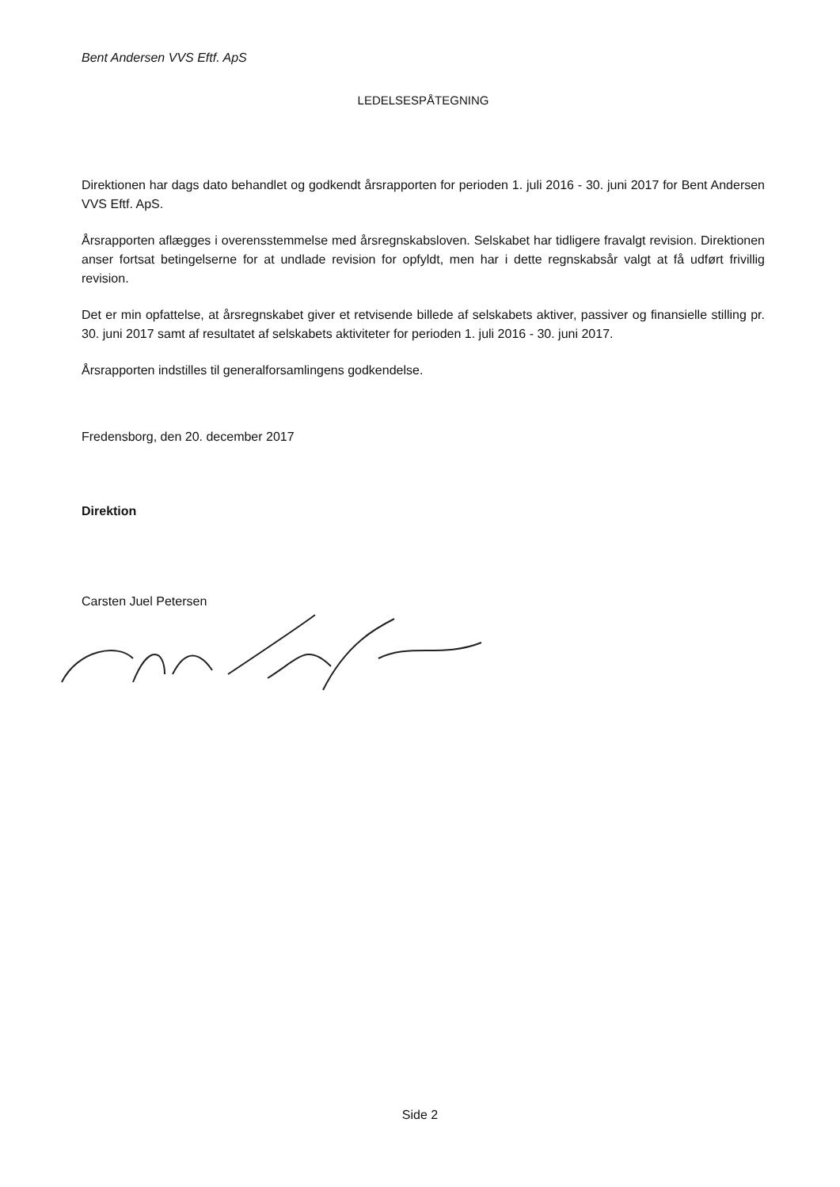Bent Andersen VVS Eftf. ApS
LEDELSESPÅTEGNING
Direktionen har dags dato behandlet og godkendt årsrapporten for perioden 1. juli 2016 - 30. juni 2017 for Bent Andersen VVS Eftf. ApS.
Årsrapporten aflægges i overensstemmelse med årsregnskabsloven. Selskabet har tidligere fravalgt revision. Direktionen anser fortsat betingelserne for at undlade revision for opfyldt, men har i dette regnskabsår valgt at få udført frivillig revision.
Det er min opfattelse, at årsregnskabet giver et retvisende billede af selskabets aktiver, passiver og finansielle stilling pr. 30. juni 2017 samt af resultatet af selskabets aktiviteter for perioden 1. juli 2016 - 30. juni 2017.
Årsrapporten indstilles til generalforsamlingens godkendelse.
Fredensborg, den 20. december 2017
Direktion
Carsten Juel Petersen
Side 2